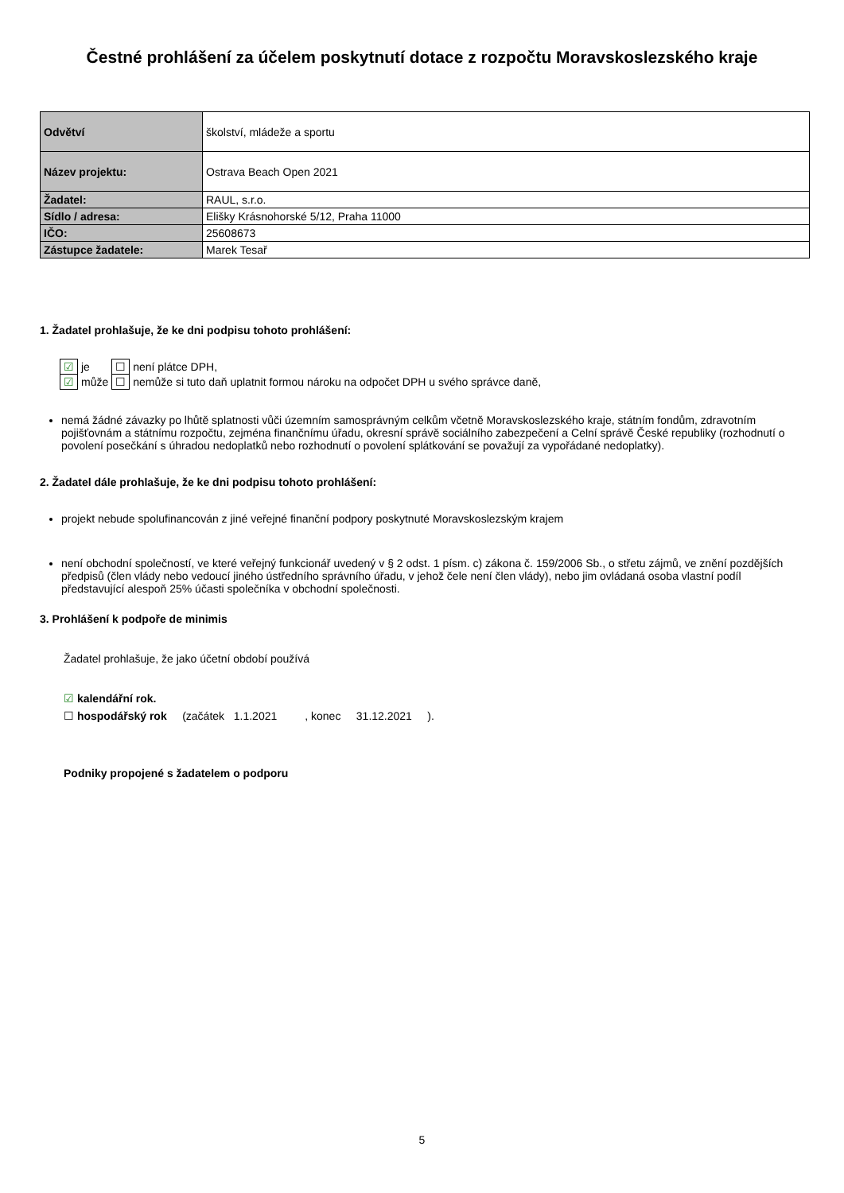Čestné prohlášení za účelem poskytnutí dotace z rozpočtu Moravskoslezského kraje
| Odvětví | školství, mládeže a sportu |
| Název projektu: | Ostrava Beach Open 2021 |
| Žadatel: | RAUL, s.r.o. |
| Sídlo / adresa: | Elišky Krásnohorské 5/12, Praha 11000 |
| IČO: | 25608673 |
| Zástupce žadatele: | Marek Tesař |
1. Žadatel prohlašuje, že ke dni podpisu tohoto prohlášení:
| ☑ | je | ☐ | není plátce DPH, |
| ☑ | může | ☐ | nemůže si tuto daň uplatnit formou nároku na odpočet DPH u svého správce daně, |
nemá žádné závazky po lhůtě splatnosti vůči územním samosprávným celkům včetně Moravskoslezského kraje, státním fondům, zdravotním pojišťovnám a státnímu rozpočtu, zejména finančnímu úřadu, okresní správě sociálního zabezpečení a Celní správě České republiky (rozhodnutí o povolení posečkání s úhradou nedoplatků nebo rozhodnutí o povolení splátkování se považují za vypořádané nedoplatky).
2. Žadatel dále prohlašuje, že ke dni podpisu tohoto prohlášení:
projekt nebude spolufinancován z jiné veřejné finanční podpory poskytnuté Moravskoslezským krajem
není obchodní společností, ve které veřejný funkcionář uvedený v § 2 odst. 1 písm. c) zákona č. 159/2006 Sb., o střetu zájmů, ve znění pozdějších předpisů (člen vlády nebo vedoucí jiného ústředního správního úřadu, v jehož čele není člen vlády), nebo jim ovládaná osoba vlastní podíl představující alespoň 25% účasti společníka v obchodní společnosti.
3. Prohlášení k podpoře de minimis
Žadatel prohlašuje, že jako účetní období používá
☑ kalendářní rok.
☐ hospodářský rok (začátek 1.1.2021 , konec 31.12.2021 ).
Podniky propojené s žadatelem o podporu
5